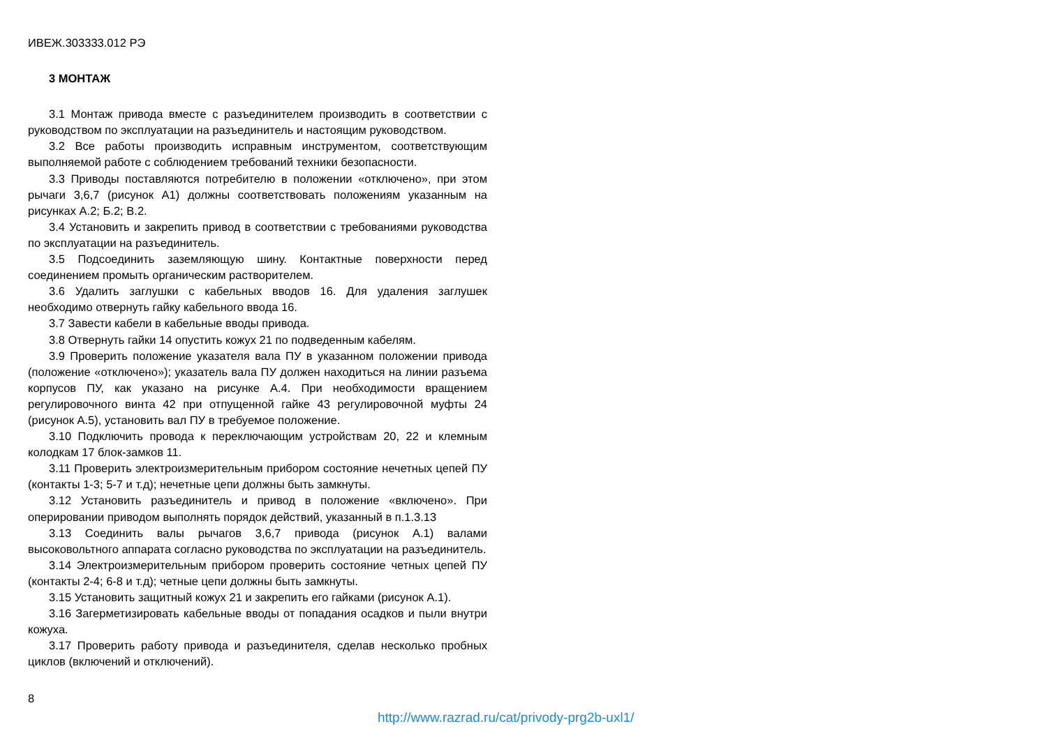ИВЕЖ.303333.012 РЭ
3 МОНТАЖ
3.1 Монтаж привода вместе с разъединителем производить в соответствии с руководством по эксплуатации на разъединитель и настоящим руководством.
3.2 Все работы производить исправным инструментом, соответствующим выполняемой работе с соблюдением требований техники безопасности.
3.3 Приводы поставляются потребителю в положении «отключено», при этом рычаги 3,6,7 (рисунок А1) должны соответствовать положениям указанным на рисунках А.2; Б.2; В.2.
3.4 Установить и закрепить привод в соответствии с требованиями руководства по эксплуатации на разъединитель.
3.5 Подсоединить заземляющую шину. Контактные поверхности перед соединением промыть органическим растворителем.
3.6 Удалить заглушки с кабельных вводов 16. Для удаления заглушек необходимо отвернуть гайку кабельного ввода 16.
3.7 Завести кабели в кабельные вводы привода.
3.8 Отвернуть гайки 14 опустить кожух 21 по подведенным кабелям.
3.9 Проверить положение указателя вала ПУ в указанном положении привода (положение «отключено»); указатель вала ПУ должен находиться на линии разъема корпусов ПУ, как указано на рисунке А.4. При необходимости вращением регулировочного винта 42 при отпущенной гайке 43 регулировочной муфты 24 (рисунок А.5), установить вал ПУ в требуемое положение.
3.10 Подключить провода к переключающим устройствам 20, 22 и клемным колодкам 17 блок-замков 11.
3.11 Проверить электроизмерительным прибором состояние нечетных цепей ПУ (контакты 1-3; 5-7 и т.д); нечетные цепи должны быть замкнуты.
3.12 Установить разъединитель и привод в положение «включено». При оперировании приводом выполнять порядок действий, указанный в п.1.3.13
3.13 Соединить валы рычагов 3,6,7 привода (рисунок А.1) валами высоковольтного аппарата согласно руководства по эксплуатации на разъединитель.
3.14 Электроизмерительным прибором проверить состояние четных цепей ПУ (контакты 2-4; 6-8 и т.д); четные цепи должны быть замкнуты.
3.15 Установить защитный кожух 21 и закрепить его гайками (рисунок А.1).
3.16 Загерметизировать кабельные вводы от попадания осадков и пыли внутри кожуха.
3.17 Проверить работу привода и разъединителя, сделав несколько пробных циклов (включений и отключений).
8
http://www.razrad.ru/cat/privody-prg2b-uxl1/